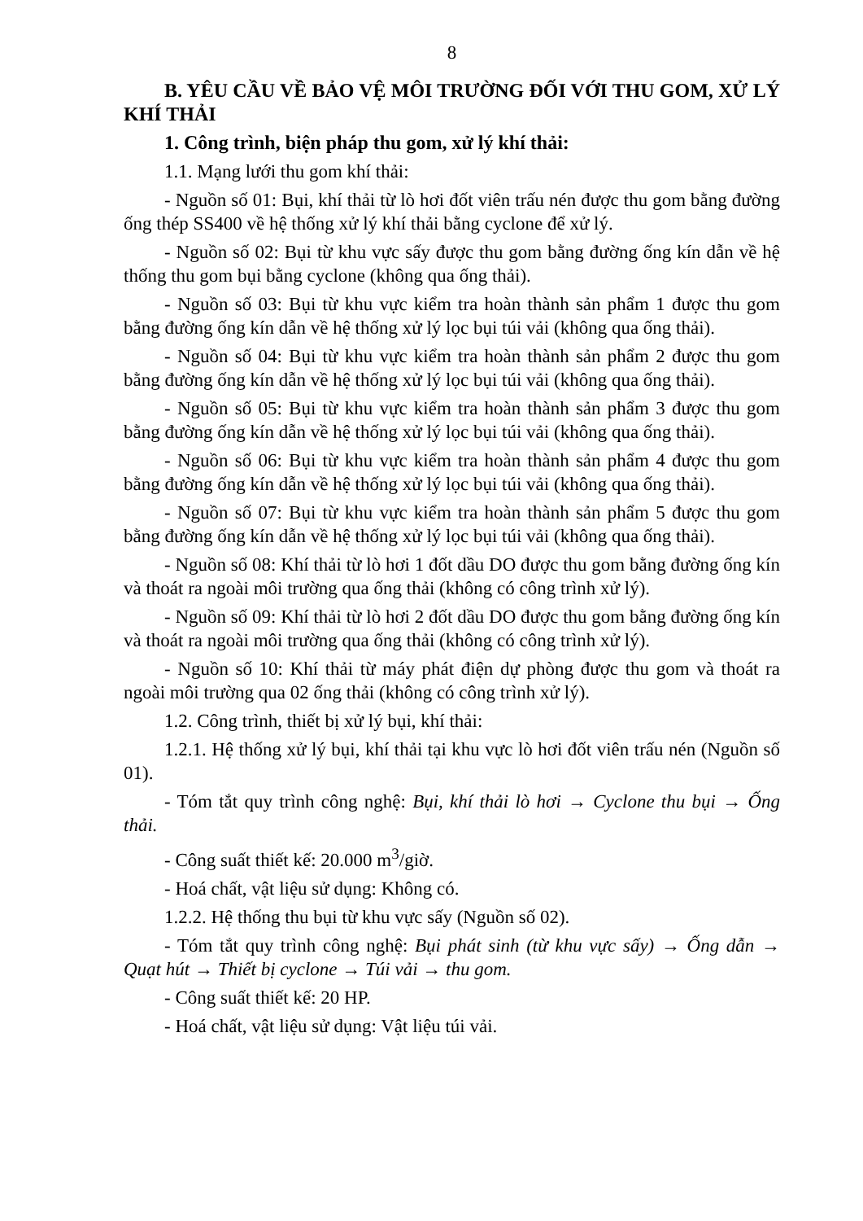8
B. YÊU CẦU VỀ BẢO VỆ MÔI TRƯỜNG ĐỐI VỚI THU GOM, XỬ LÝ KHÍ THẢI
1. Công trình, biện pháp thu gom, xử lý khí thải:
1.1. Mạng lưới thu gom khí thải:
- Nguồn số 01: Bụi, khí thải từ lò hơi đốt viên trấu nén được thu gom bằng đường ống thép SS400 về hệ thống xử lý khí thải bằng cyclone để xử lý.
- Nguồn số 02: Bụi từ khu vực sấy được thu gom bằng đường ống kín dẫn về hệ thống thu gom bụi bằng cyclone (không qua ống thải).
- Nguồn số 03: Bụi từ khu vực kiểm tra hoàn thành sản phẩm 1 được thu gom bằng đường ống kín dẫn về hệ thống xử lý lọc bụi túi vải (không qua ống thải).
- Nguồn số 04: Bụi từ khu vực kiểm tra hoàn thành sản phẩm 2 được thu gom bằng đường ống kín dẫn về hệ thống xử lý lọc bụi túi vải (không qua ống thải).
- Nguồn số 05: Bụi từ khu vực kiểm tra hoàn thành sản phẩm 3 được thu gom bằng đường ống kín dẫn về hệ thống xử lý lọc bụi túi vải (không qua ống thải).
- Nguồn số 06: Bụi từ khu vực kiểm tra hoàn thành sản phẩm 4 được thu gom bằng đường ống kín dẫn về hệ thống xử lý lọc bụi túi vải (không qua ống thải).
- Nguồn số 07: Bụi từ khu vực kiểm tra hoàn thành sản phẩm 5 được thu gom bằng đường ống kín dẫn về hệ thống xử lý lọc bụi túi vải (không qua ống thải).
- Nguồn số 08: Khí thải từ lò hơi 1 đốt dầu DO được thu gom bằng đường ống kín và thoát ra ngoài môi trường qua ống thải (không có công trình xử lý).
- Nguồn số 09: Khí thải từ lò hơi 2 đốt dầu DO được thu gom bằng đường ống kín và thoát ra ngoài môi trường qua ống thải (không có công trình xử lý).
- Nguồn số 10: Khí thải từ máy phát điện dự phòng được thu gom và thoát ra ngoài môi trường qua 02 ống thải (không có công trình xử lý).
1.2. Công trình, thiết bị xử lý bụi, khí thải:
1.2.1. Hệ thống xử lý bụi, khí thải tại khu vực lò hơi đốt viên trấu nén (Nguồn số 01).
- Tóm tắt quy trình công nghệ: Bụi, khí thải lò hơi → Cyclone thu bụi → Ống thải.
- Công suất thiết kế: 20.000 m<sup>3</sup>/giờ.
- Hoá chất, vật liệu sử dụng: Không có.
1.2.2. Hệ thống thu bụi từ khu vực sấy (Nguồn số 02).
- Tóm tắt quy trình công nghệ: Bụi phát sinh (từ khu vực sấy) → Ống dẫn → Quạt hút → Thiết bị cyclone → Túi vải → thu gom.
- Công suất thiết kế: 20 HP.
- Hoá chất, vật liệu sử dụng: Vật liệu túi vải.